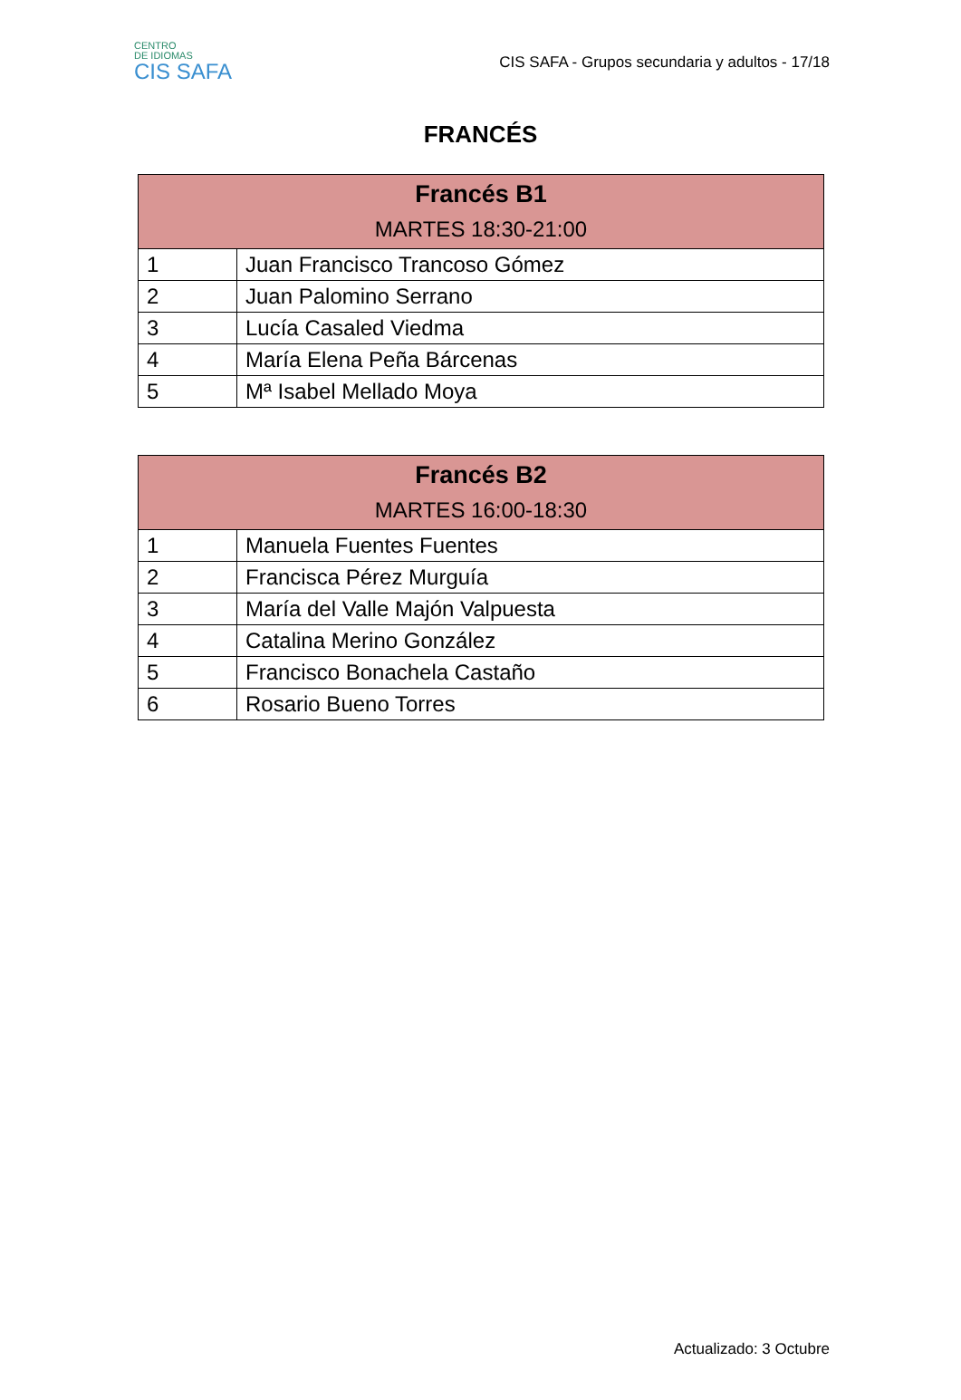CENTRO
DE IDIOMAS
CIS SAFA
CIS SAFA - Grupos secundaria y adultos - 17/18
FRANCÉS
| Francés B1 MARTES 18:30-21:00 | |
| --- | --- |
| 1 | Juan Francisco Trancoso Gómez |
| 2 | Juan Palomino Serrano |
| 3 | Lucía Casaled Viedma |
| 4 | María Elena Peña Bárcenas |
| 5 | Mª Isabel Mellado Moya |
| Francés B2 MARTES 16:00-18:30 | |
| --- | --- |
| 1 | Manuela Fuentes Fuentes |
| 2 | Francisca Pérez Murguía |
| 3 | María del Valle Majón Valpuesta |
| 4 | Catalina Merino González |
| 5 | Francisco Bonachela Castaño |
| 6 | Rosario Bueno Torres |
Actualizado: 3 Octubre